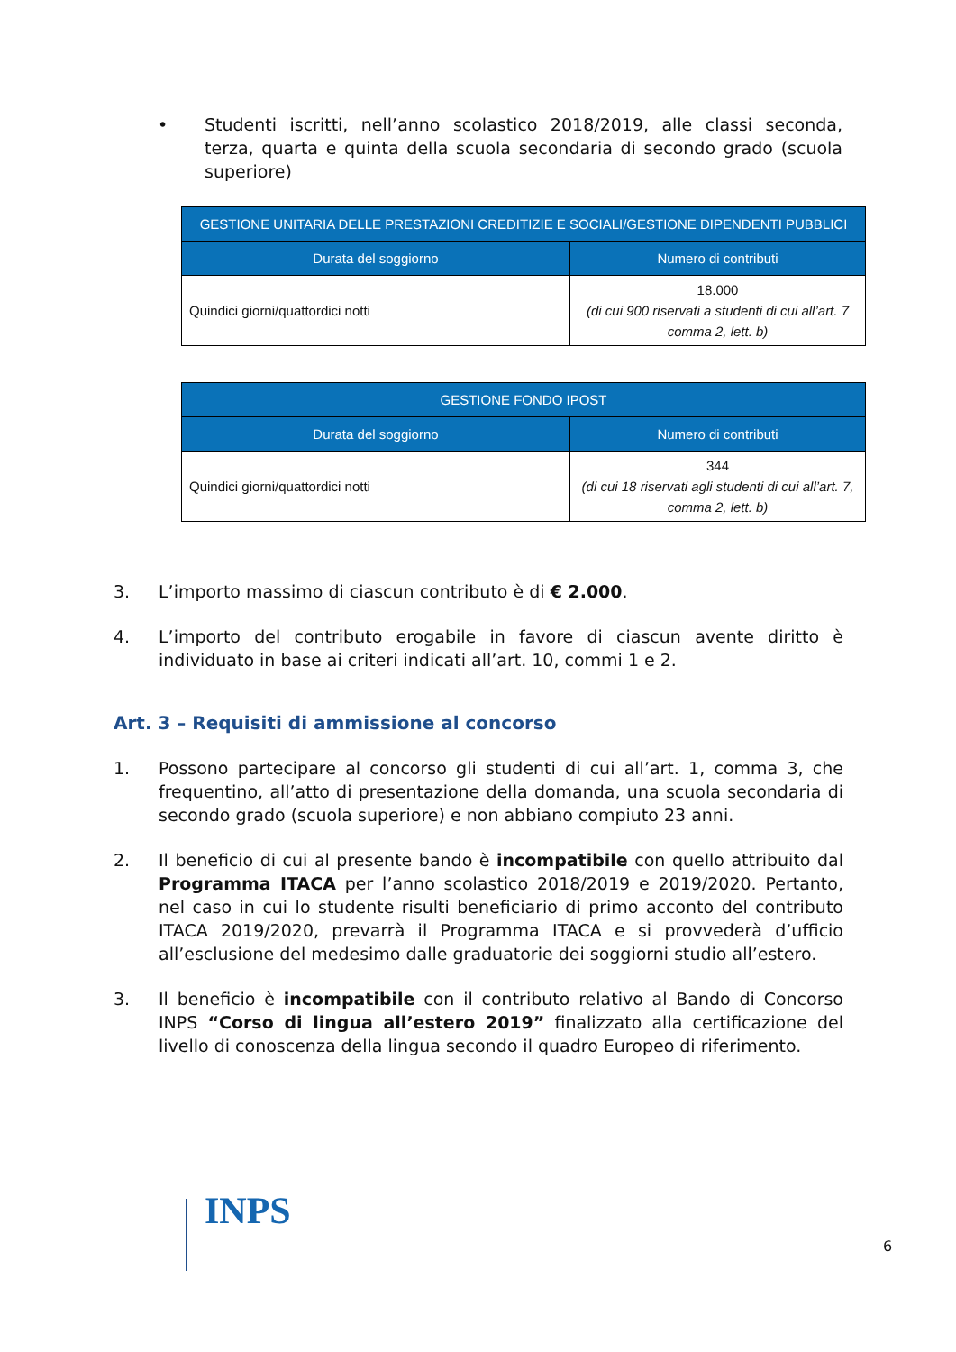• Studenti iscritti, nell’anno scolastico 2018/2019, alle classi seconda, terza, quarta e quinta della scuola secondaria di secondo grado (scuola superiore)
| GESTIONE UNITARIA DELLE PRESTAZIONI CREDITIZIE E SOCIALI/GESTIONE DIPENDENTI PUBBLICI | |
| --- | --- |
| Durata del soggiorno | Numero di contributi |
| Quindici giorni/quattordici notti | 18.000 (di cui 900 riservati a studenti di cui all’art. 7 comma 2, lett. b) |
| GESTIONE FONDO IPOST | |
| --- | --- |
| Durata del soggiorno | Numero di contributi |
| Quindici giorni/quattordici notti | 344 (di cui 18 riservati agli studenti di cui all’art. 7, comma 2, lett. b) |
3. L’importo massimo di ciascun contributo è di € 2.000.
4. L’importo del contributo erogabile in favore di ciascun avente diritto è individuato in base ai criteri indicati all’art. 10, commi 1 e 2.
Art. 3 – Requisiti di ammissione al concorso
1. Possono partecipare al concorso gli studenti di cui all’art. 1, comma 3, che frequentino, all’atto di presentazione della domanda, una scuola secondaria di secondo grado (scuola superiore) e non abbiano compiuto 23 anni.
2. Il beneficio di cui al presente bando è incompatibile con quello attribuito dal Programma ITACA per l’anno scolastico 2018/2019 e 2019/2020. Pertanto, nel caso in cui lo studente risulti beneficiario di primo acconto del contributo ITACA 2019/2020, prevarrà il Programma ITACA e si provvederà d’ufficio all’esclusione del medesimo dalle graduatorie dei soggiorni studio all’estero.
3. Il beneficio è incompatibile con il contributo relativo al Bando di Concorso INPS “Corso di lingua all’estero 2019” finalizzato alla certificazione del livello di conoscenza della lingua secondo il quadro Europeo di riferimento.
INPS 6